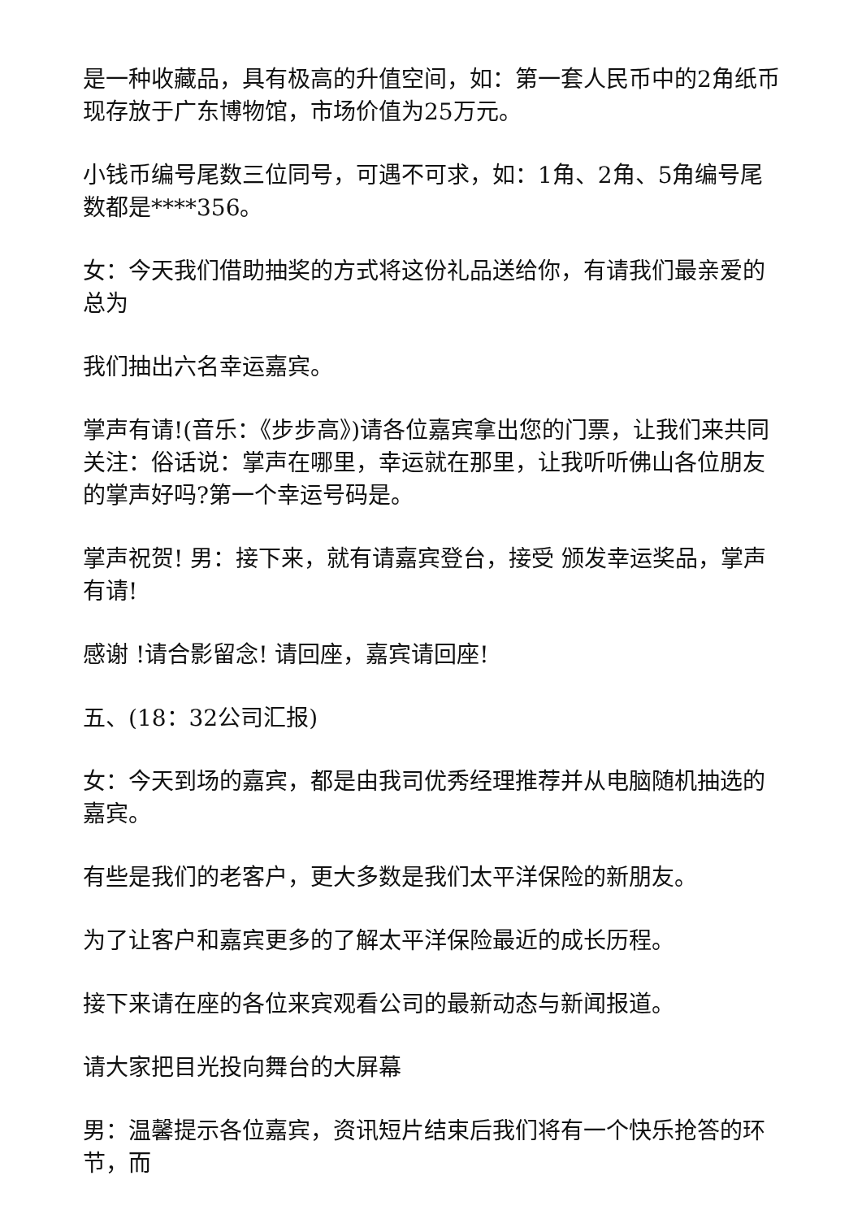是一种收藏品，具有极高的升值空间，如：第一套人民币中的2角纸币现存放于广东博物馆，市场价值为25万元。
小钱币编号尾数三位同号，可遇不可求，如：1角、2角、5角编号尾数都是****356。
女：今天我们借助抽奖的方式将这份礼品送给你，有请我们最亲爱的 总为
我们抽出六名幸运嘉宾。
掌声有请!(音乐：《步步高》)请各位嘉宾拿出您的门票，让我们来共同关注：俗话说：掌声在哪里，幸运就在那里，让我听听佛山各位朋友的掌声好吗?第一个幸运号码是。
掌声祝贺! 男：接下来，就有请嘉宾登台，接受 颁发幸运奖品，掌声有请!
感谢 !请合影留念! 请回座，嘉宾请回座!
五、(18：32公司汇报)
女：今天到场的嘉宾，都是由我司优秀经理推荐并从电脑随机抽选的嘉宾。
有些是我们的老客户，更大多数是我们太平洋保险的新朋友。
为了让客户和嘉宾更多的了解太平洋保险最近的成长历程。
接下来请在座的各位来宾观看公司的最新动态与新闻报道。
请大家把目光投向舞台的大屏幕
男：温馨提示各位嘉宾，资讯短片结束后我们将有一个快乐抢答的环节，而